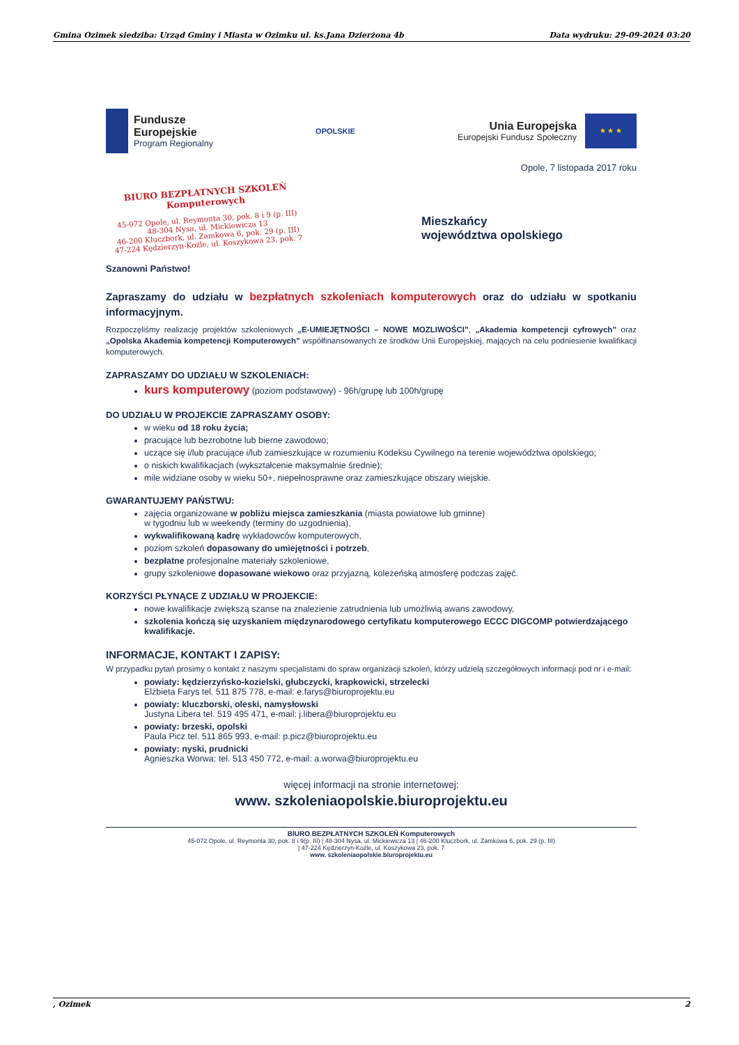Gmina Ozimek siedziba: Urząd Gminy i Miasta w Ozimku ul. ks.Jana Dzierżona 4b Data wydruku: 29-09-2024 03:20
Fundusze
Europejskie
Program Regionalny
OPOLSKIE
Unia Europejska
Europejski Fundusz Społeczny
★ ★ ★
Opole, 7 listopada 2017 roku
BIURO BEZPŁATNYCH SZKOLEŃ
Komputerowych
45-072 Opole, ul. Reymonta 30, pok. 8 i 9 (p. III)
48-304 Nysa, ul. Mickiewicza 13
46-200 Kluczbork, ul. Zamkowa 6, pok. 29 (p. III)
47-224 Kędzierzyn-Koźle, ul. Koszykowa 23, pok. 7
Mieszkańcy
województwa opolskiego
Szanowni Państwo!
Zapraszamy do udziału w bezpłatnych szkoleniach komputerowych oraz do udziału w spotkaniu informacyjnym.
Rozpoczęliśmy realizację projektów szkoleniowych „E-UMIEJĘTNOŚCI – NOWE MOZLIWOŚCI”, „Akademia kompetencji cyfrowych” oraz „Opolska Akademia kompetencji Komputerowych” współfinansowanych ze środków Unii Europejskiej, mających na celu podniesienie kwalifikacji komputerowych.
ZAPRASZAMY DO UDZIAŁU W SZKOLENIACH:
kurs komputerowy (poziom podstawowy) - 96h/grupę lub 100h/grupę
DO UDZIAŁU W PROJEKCIE ZAPRASZAMY OSOBY:
w wieku od 18 roku życia;
pracujące lub bezrobotne lub bierne zawodowo;
uczące się i/lub pracujące i/lub zamieszkujące w rozumieniu Kodeksu Cywilnego na terenie województwa opolskiego;
o niskich kwalifikacjach (wykształcenie maksymalnie średnie);
mile widziane osoby w wieku 50+, niepełnosprawne oraz zamieszkujące obszary wiejskie.
GWARANTUJEMY PAŃSTWU:
zajęcia organizowane w pobliżu miejsca zamieszkania (miasta powiatowe lub gminne)
w tygodniu lub w weekendy (terminy do uzgodnienia),
wykwalifikowaną kadrę wykładowców komputerowych,
poziom szkoleń dopasowany do umiejętności i potrzeb,
bezpłatne profesjonalne materiały szkoleniowe,
grupy szkoleniowe dopasowane wiekowo oraz przyjazną, koleżeńską atmosferę podczas zajęć.
KORZYŚCI PŁYNĄCE Z UDZIAŁU W PROJEKCIE:
nowe kwalifikacje zwiększą szanse na znalezienie zatrudnienia lub umożliwią awans zawodowy,
szkolenia kończą się uzyskaniem międzynarodowego certyfikatu komputerowego ECCC DIGCOMP potwierdzającego kwalifikacje.
INFORMACJE, KONTAKT I ZAPISY:
W przypadku pytań prosimy o kontakt z naszymi specjalistami do spraw organizacji szkoleń, którzy udzielą szczegółowych informacji pod nr i e-mail:
powiaty: kędzierzyńsko-kozielski, głubczycki, krapkowicki, strzelecki
Elżbieta Farys tel. 511 875 778, e-mail: e.farys@biuroprojektu.eu
powiaty: kluczborski, oleski, namysłowski
Justyna Libera tel. 519 495 471, e-mail: j.libera@biuroprojektu.eu
powiaty: brzeski, opolski
Paula Picz tel. 511 865 993, e-mail: p.picz@biuroprojektu.eu
powiaty: nyski, prudnicki
Agnieszka Worwa: tel. 513 450 772, e-mail: a.worwa@biuroprojektu.eu
więcej informacji na stronie internetowej:
www. szkoleniaopolskie.biuroprojektu.eu
BIURO BEZPŁATNYCH SZKOLEŃ Komputerowych
45-072 Opole, ul. Reymonta 30, pok. 8 i 9(p. III) | 48-304 Nysa, ul. Mickiewicza 13 | 46-200 Kluczbork, ul. Zamkowa 6, pok. 29 (p. III)
| 47-224 Kędzierzyn-Koźle, ul. Koszykowa 23, pok. 7
www. szkoleniaopolskie.biuroprojektu.eu
, Ozimek 2